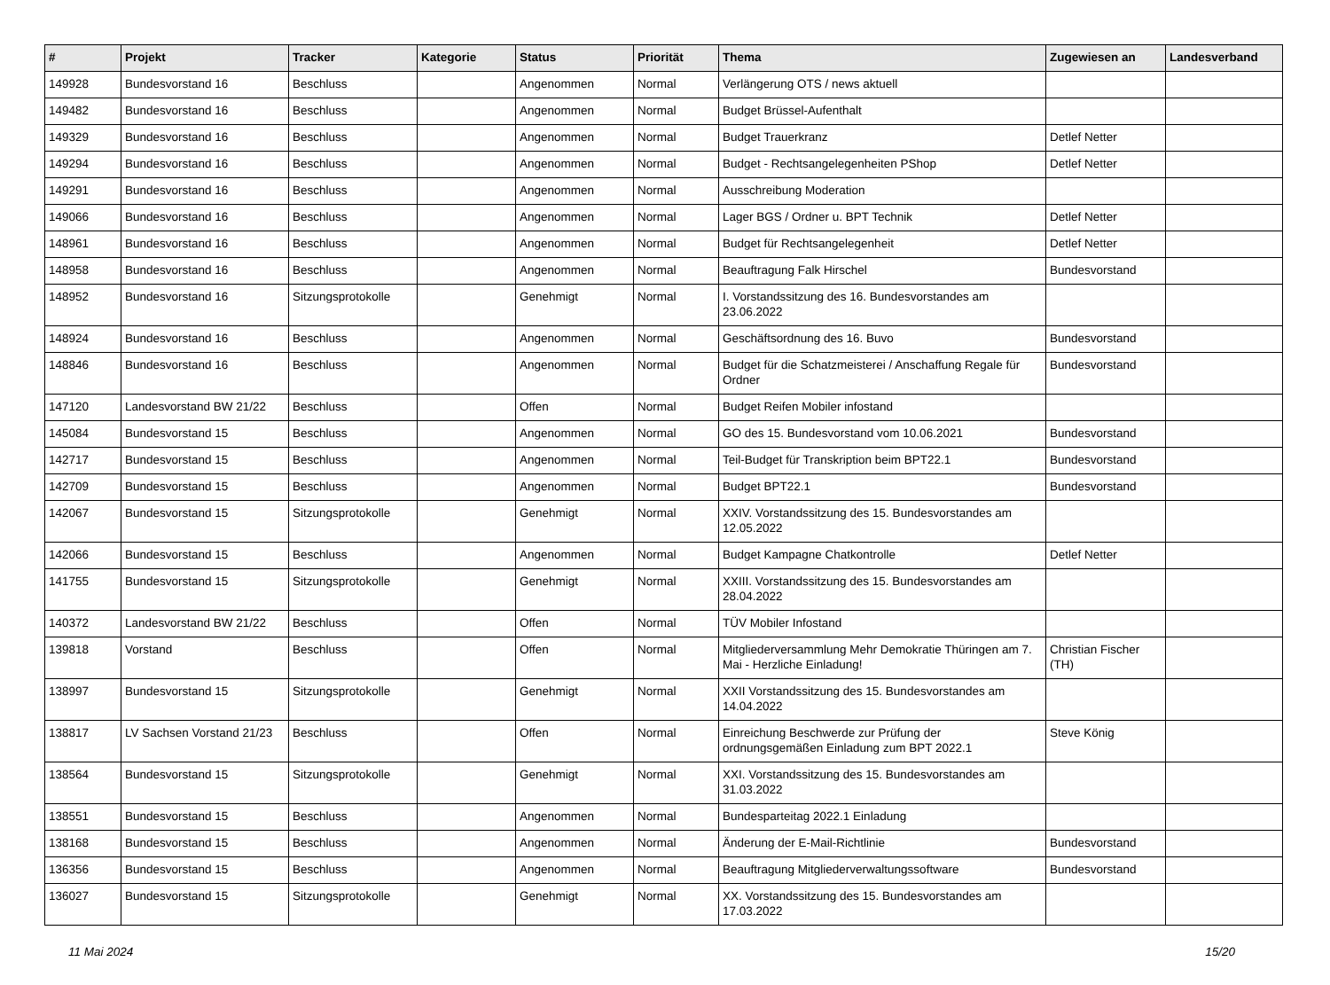| # | Projekt | Tracker | Kategorie | Status | Priorität | Thema | Zugewiesen an | Landesverband |
| --- | --- | --- | --- | --- | --- | --- | --- | --- |
| 149928 | Bundesvorstand 16 | Beschluss | | Angenommen | Normal | Verlängerung OTS / news aktuell | | |
| 149482 | Bundesvorstand 16 | Beschluss | | Angenommen | Normal | Budget Brüssel-Aufenthalt | | |
| 149329 | Bundesvorstand 16 | Beschluss | | Angenommen | Normal | Budget Trauerkranz | Detlef Netter | |
| 149294 | Bundesvorstand 16 | Beschluss | | Angenommen | Normal | Budget - Rechtsangelegenheiten PShop | Detlef Netter | |
| 149291 | Bundesvorstand 16 | Beschluss | | Angenommen | Normal | Ausschreibung Moderation | | |
| 149066 | Bundesvorstand 16 | Beschluss | | Angenommen | Normal | Lager BGS / Ordner u. BPT Technik | Detlef Netter | |
| 148961 | Bundesvorstand 16 | Beschluss | | Angenommen | Normal | Budget für Rechtsangelegenheit | Detlef Netter | |
| 148958 | Bundesvorstand 16 | Beschluss | | Angenommen | Normal | Beauftragung Falk Hirschel | Bundesvorstand | |
| 148952 | Bundesvorstand 16 | Sitzungsprotokolle | | Genehmigt | Normal | I. Vorstandssitzung des 16. Bundesvorstandes am 23.06.2022 | | |
| 148924 | Bundesvorstand 16 | Beschluss | | Angenommen | Normal | Geschäftsordnung des 16. Buvo | Bundesvorstand | |
| 148846 | Bundesvorstand 16 | Beschluss | | Angenommen | Normal | Budget für die Schatzmeisterei / Anschaffung Regale für Ordner | Bundesvorstand | |
| 147120 | Landesvorstand BW 21/22 | Beschluss | | Offen | Normal | Budget Reifen Mobiler infostand | | |
| 145084 | Bundesvorstand 15 | Beschluss | | Angenommen | Normal | GO des 15. Bundesvorstand vom 10.06.2021 | Bundesvorstand | |
| 142717 | Bundesvorstand 15 | Beschluss | | Angenommen | Normal | Teil-Budget für Transkription beim BPT22.1 | Bundesvorstand | |
| 142709 | Bundesvorstand 15 | Beschluss | | Angenommen | Normal | Budget BPT22.1 | Bundesvorstand | |
| 142067 | Bundesvorstand 15 | Sitzungsprotokolle | | Genehmigt | Normal | XXIV. Vorstandssitzung des 15. Bundesvorstandes am 12.05.2022 | | |
| 142066 | Bundesvorstand 15 | Beschluss | | Angenommen | Normal | Budget Kampagne Chatkontrolle | Detlef Netter | |
| 141755 | Bundesvorstand 15 | Sitzungsprotokolle | | Genehmigt | Normal | XXIII. Vorstandssitzung des 15. Bundesvorstandes am 28.04.2022 | | |
| 140372 | Landesvorstand BW 21/22 | Beschluss | | Offen | Normal | TÜV Mobiler Infostand | | |
| 139818 | Vorstand | Beschluss | | Offen | Normal | Mitgliederversammlung Mehr Demokratie Thüringen am 7. Mai - Herzliche Einladung! | Christian Fischer (TH) | |
| 138997 | Bundesvorstand 15 | Sitzungsprotokolle | | Genehmigt | Normal | XXII Vorstandssitzung des 15. Bundesvorstandes am 14.04.2022 | | |
| 138817 | LV Sachsen Vorstand 21/23 | Beschluss | | Offen | Normal | Einreichung Beschwerde zur Prüfung der ordnungsgemäßen Einladung zum BPT 2022.1 | Steve König | |
| 138564 | Bundesvorstand 15 | Sitzungsprotokolle | | Genehmigt | Normal | XXI. Vorstandssitzung des 15. Bundesvorstandes am 31.03.2022 | | |
| 138551 | Bundesvorstand 15 | Beschluss | | Angenommen | Normal | Bundesparteitag 2022.1 Einladung | | |
| 138168 | Bundesvorstand 15 | Beschluss | | Angenommen | Normal | Änderung der E-Mail-Richtlinie | Bundesvorstand | |
| 136356 | Bundesvorstand 15 | Beschluss | | Angenommen | Normal | Beauftragung Mitgliederverwaltungssoftware | Bundesvorstand | |
| 136027 | Bundesvorstand 15 | Sitzungsprotokolle | | Genehmigt | Normal | XX. Vorstandssitzung des 15. Bundesvorstandes am 17.03.2022 | | |
11 Mai 2024 15/20